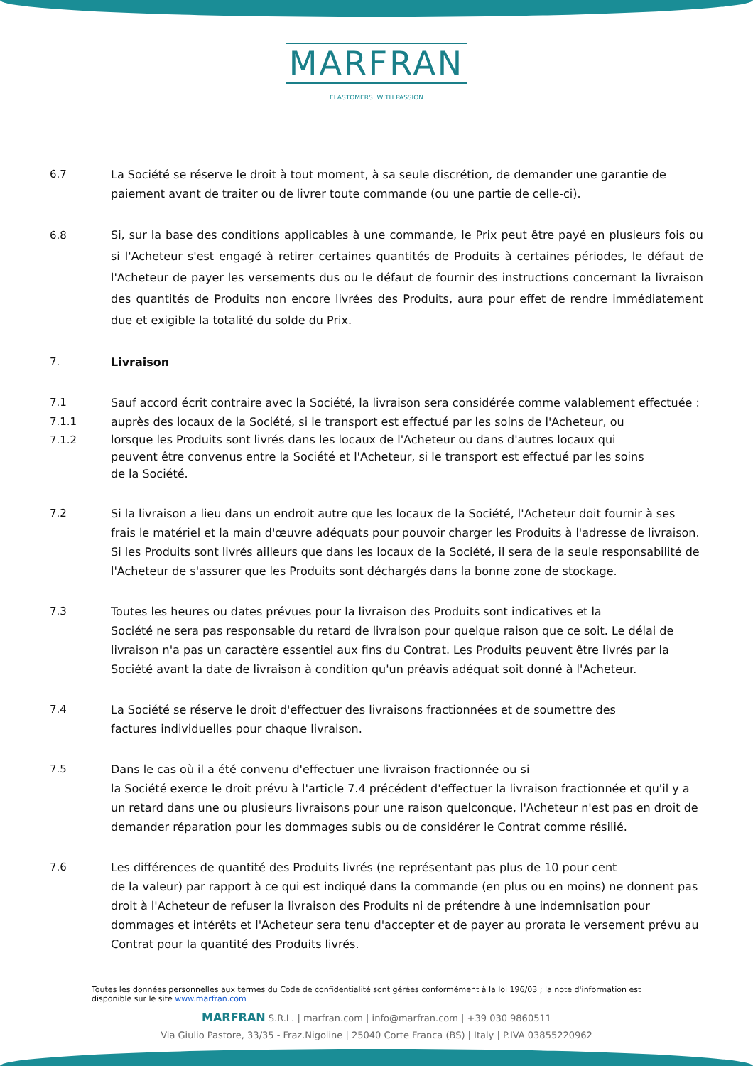MARFRAN
ELASTOMERS. WITH PASSION
6.7 La Société se réserve le droit à tout moment, à sa seule discrétion, de demander une garantie de paiement avant de traiter ou de livrer toute commande (ou une partie de celle-ci).
6.8 Si, sur la base des conditions applicables à une commande, le Prix peut être payé en plusieurs fois ou si l'Acheteur s'est engagé à retirer certaines quantités de Produits à certaines périodes, le défaut de l'Acheteur de payer les versements dus ou le défaut de fournir des instructions concernant la livraison des quantités de Produits non encore livrées des Produits, aura pour effet de rendre immédiatement due et exigible la totalité du solde du Prix.
7. Livraison
7.1 Sauf accord écrit contraire avec la Société, la livraison sera considérée comme valablement effectuée :
7.1.1 auprès des locaux de la Société, si le transport est effectué par les soins de l'Acheteur, ou
7.1.2 lorsque les Produits sont livrés dans les locaux de l'Acheteur ou dans d'autres locaux qui
peuvent être convenus entre la Société et l'Acheteur, si le transport est effectué par les soins
de la Société.
7.2 Si la livraison a lieu dans un endroit autre que les locaux de la Société, l'Acheteur doit fournir à ses frais le matériel et la main d'œuvre adéquats pour pouvoir charger les Produits à l'adresse de livraison. Si les Produits sont livrés ailleurs que dans les locaux de la Société, il sera de la seule responsabilité de l'Acheteur de s'assurer que les Produits sont déchargés dans la bonne zone de stockage.
7.3 Toutes les heures ou dates prévues pour la livraison des Produits sont indicatives et la
Société ne sera pas responsable du retard de livraison pour quelque raison que ce soit. Le délai de livraison n'a pas un caractère essentiel aux fins du Contrat. Les Produits peuvent être livrés par la Société avant la date de livraison à condition qu'un préavis adéquat soit donné à l'Acheteur.
7.4 La Société se réserve le droit d'effectuer des livraisons fractionnées et de soumettre des
factures individuelles pour chaque livraison.
7.5 Dans le cas où il a été convenu d'effectuer une livraison fractionnée ou si
la Société exerce le droit prévu à l'article 7.4 précédent d'effectuer la livraison fractionnée et qu'il y a un retard dans une ou plusieurs livraisons pour une raison quelconque, l'Acheteur n'est pas en droit de demander réparation pour les dommages subis ou de considérer le Contrat comme résilié.
7.6 Les différences de quantité des Produits livrés (ne représentant pas plus de 10 pour cent
de la valeur) par rapport à ce qui est indiqué dans la commande (en plus ou en moins) ne donnent pas droit à l'Acheteur de refuser la livraison des Produits ni de prétendre à une indemnisation pour dommages et intérêts et l'Acheteur sera tenu d'accepter et de payer au prorata le versement prévu au Contrat pour la quantité des Produits livrés.
Toutes les données personnelles aux termes du Code de confidentialité sont gérées conformément à la loi 196/03 ; la note d'information est disponible sur le site www.marfran.com
MARFRAN S.R.L. | marfran.com | info@marfran.com | +39 030 9860511
Via Giulio Pastore, 33/35 - Fraz.Nigoline | 25040 Corte Franca (BS) | Italy | P.IVA 03855220962